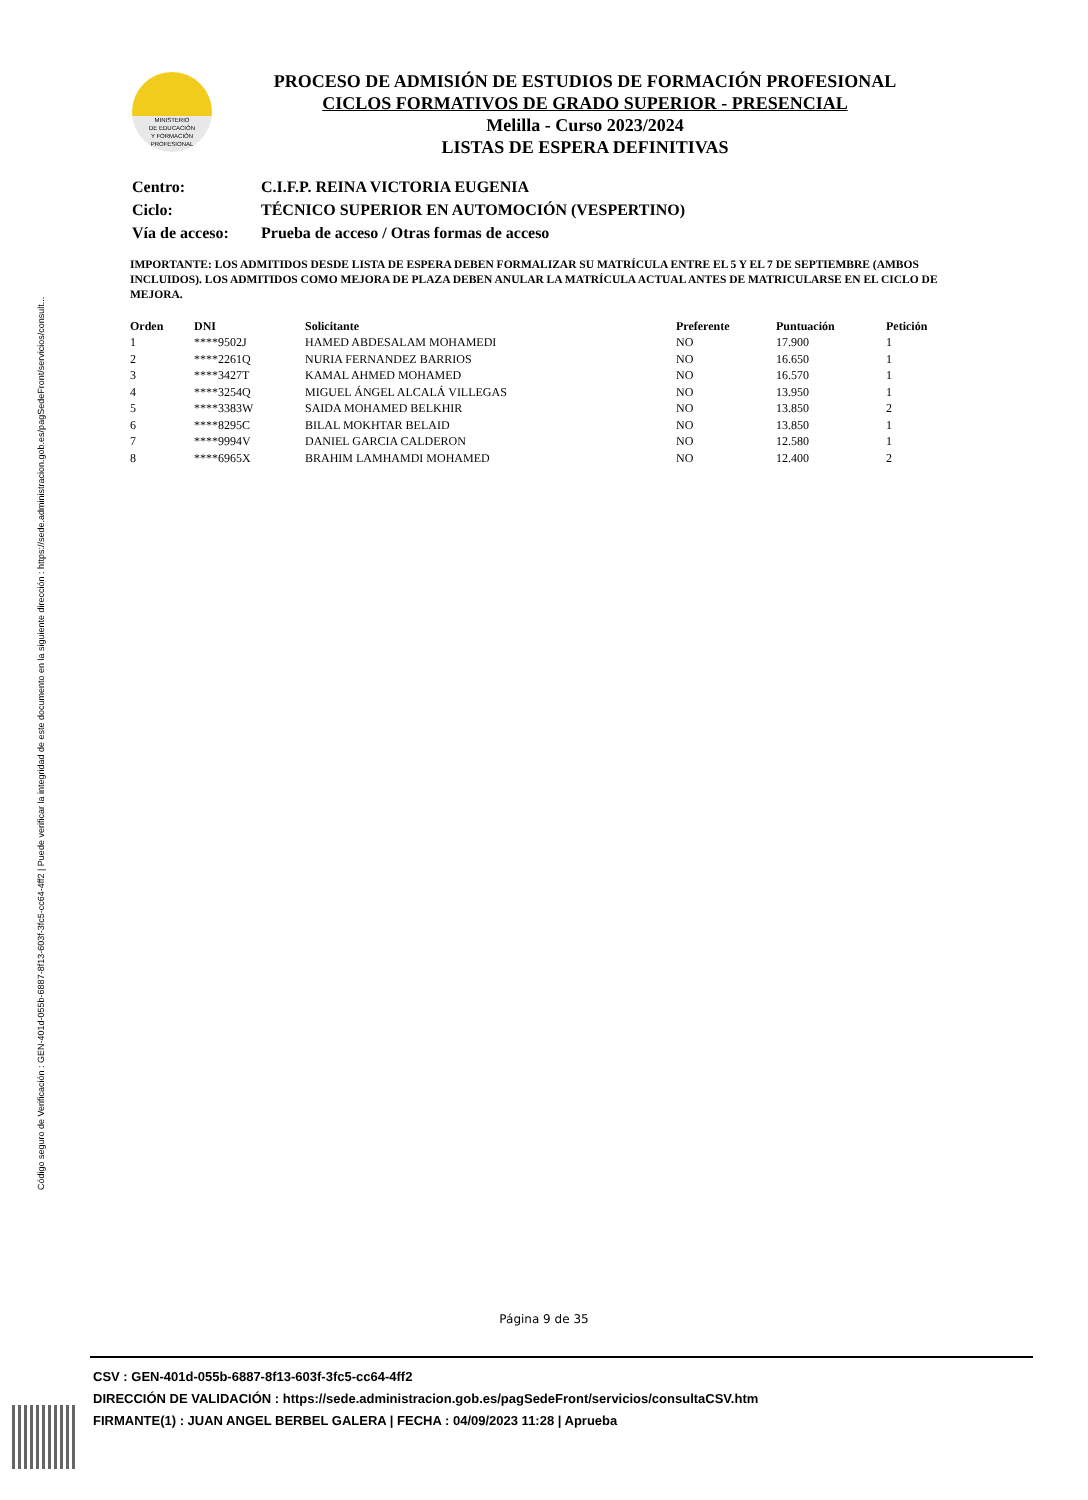Código seguro de Verificación : GEN-401d-055b-6887-8f13-603f-3fc5-cc64-4ff2 | Puede verificar la integridad de este documento en la siguiente dirección : https://sede.administracion.gob.es/pagSedeFront/servicios/consult...
MINISTERIO
DE EDUCACIÓN
Y FORMACIÓN
PROFESIONAL
PROCESO DE ADMISIÓN DE ESTUDIOS DE FORMACIÓN PROFESIONAL
CICLOS FORMATIVOS DE GRADO SUPERIOR - PRESENCIAL
Melilla - Curso 2023/2024
LISTAS DE ESPERA DEFINITIVAS
| Centro: | C.I.F.P. REINA VICTORIA EUGENIA |
| Ciclo: | TÉCNICO SUPERIOR EN AUTOMOCIÓN (VESPERTINO) |
| Vía de acceso: | Prueba de acceso / Otras formas de acceso |
IMPORTANTE: LOS ADMITIDOS DESDE LISTA DE ESPERA DEBEN FORMALIZAR SU MATRÍCULA ENTRE EL 5 Y EL 7 DE SEPTIEMBRE (AMBOS INCLUIDOS). LOS ADMITIDOS COMO MEJORA DE PLAZA DEBEN ANULAR LA MATRÍCULA ACTUAL ANTES DE MATRICULARSE EN EL CICLO DE MEJORA.
| Orden | DNI | Solicitante | Preferente | Puntuación | Petición |
| --- | --- | --- | --- | --- | --- |
| 1 | ****9502J | HAMED ABDESALAM MOHAMEDI | NO | 17.900 | 1 |
| 2 | ****2261Q | NURIA FERNANDEZ BARRIOS | NO | 16.650 | 1 |
| 3 | ****3427T | KAMAL AHMED MOHAMED | NO | 16.570 | 1 |
| 4 | ****3254Q | MIGUEL ÁNGEL ALCALÁ VILLEGAS | NO | 13.950 | 1 |
| 5 | ****3383W | SAIDA MOHAMED BELKHIR | NO | 13.850 | 2 |
| 6 | ****8295C | BILAL MOKHTAR BELAID | NO | 13.850 | 1 |
| 7 | ****9994V | DANIEL GARCIA CALDERON | NO | 12.580 | 1 |
| 8 | ****6965X | BRAHIM LAMHAMDI MOHAMED | NO | 12.400 | 2 |
Página 9 de 35
CSV : GEN-401d-055b-6887-8f13-603f-3fc5-cc64-4ff2
DIRECCIÓN DE VALIDACIÓN : https://sede.administracion.gob.es/pagSedeFront/servicios/consultaCSV.htm
FIRMANTE(1) : JUAN ANGEL BERBEL GALERA | FECHA : 04/09/2023 11:28 | Aprueba